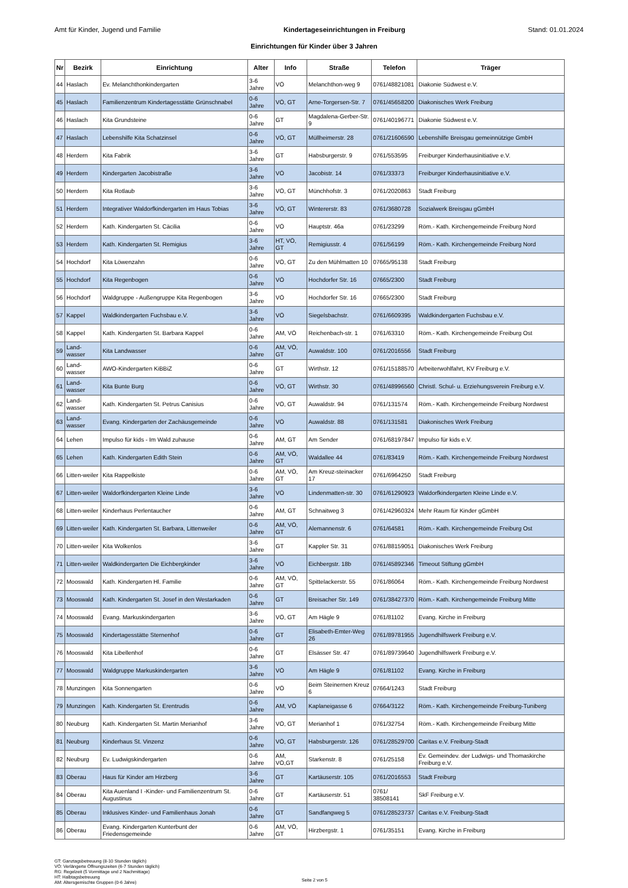Amt für Kinder, Jugend und Familie Kindertageseinrichtungen in Freiburg Stand: 01.01.2024
Einrichtungen für Kinder über 3 Jahren
| Nr | Bezirk | Einrichtung | Alter | Info | Straße | Telefon | Träger |
| --- | --- | --- | --- | --- | --- | --- | --- |
| 44 | Haslach | Ev. Melanchthonkindergarten | 3-6 Jahre | VÖ | Melanchthon-weg 9 | 0761/48821081 | Diakonie Südwest e.V. |
| 45 | Haslach | Familienzentrum Kindertagesstätte Grünschnabel | 0-6 Jahre | VÖ, GT | Arne-Torgersen-Str. 7 | 0761/45658200 | Diakonisches Werk Freiburg |
| 46 | Haslach | Kita Grundsteine | 0-6 Jahre | GT | Magdalena-Gerber-Str. 9 | 0761/40196771 | Diakonie Südwest e.V. |
| 47 | Haslach | Lebenshilfe Kita Schatzinsel | 0-6 Jahre | VÖ, GT | Müllheimerstr. 28 | 0761/21606590 | Lebenshilfe Breisgau gemeinnützige GmbH |
| 48 | Herdern | Kita Fabrik | 3-6 Jahre | GT | Habsburgerstr. 9 | 0761/553595 | Freiburger Kinderhausinitiative e.V. |
| 49 | Herdern | Kindergarten Jacobistraße | 3-6 Jahre | VÖ | Jacobistr. 14 | 0761/33373 | Freiburger Kinderhausinitiative e.V. |
| 50 | Herdern | Kita Rotlaub | 3-6 Jahre | VÖ, GT | Münchhofstr. 3 | 0761/2020863 | Stadt Freiburg |
| 51 | Herdern | Integrativer Waldorfkindergarten im Haus Tobias | 3-6 Jahre | VÖ, GT | Wintererstr. 83 | 0761/3680728 | Sozialwerk Breisgau gGmbH |
| 52 | Herdern | Kath. Kindergarten St. Cäcilia | 0-6 Jahre | VÖ | Hauptstr. 46a | 0761/23299 | Röm.- Kath. Kirchengemeinde Freiburg Nord |
| 53 | Herdern | Kath. Kindergarten St. Remigius | 3-6 Jahre | HT, VÖ, GT | Remigiusstr. 4 | 0761/56199 | Röm.- Kath. Kirchengemeinde Freiburg Nord |
| 54 | Hochdorf | Kita Löwenzahn | 0-6 Jahre | VÖ, GT | Zu den Mühlmatten 10 | 07665/95138 | Stadt Freiburg |
| 55 | Hochdorf | Kita Regenbogen | 0-6 Jahre | VÖ | Hochdorfer Str. 16 | 07665/2300 | Stadt Freiburg |
| 56 | Hochdorf | Waldgruppe - Außengruppe Kita Regenbogen | 3-6 Jahre | VÖ | Hochdorfer Str. 16 | 07665/2300 | Stadt Freiburg |
| 57 | Kappel | Waldkindergarten Fuchsbau e.V. | 3-6 Jahre | VÖ | Siegelsbachstr. | 0761/6609395 | Waldkindergarten Fuchsbau e.V. |
| 58 | Kappel | Kath. Kindergarten St. Barbara Kappel | 0-6 Jahre | AM, VÖ | Reichenbach-str. 1 | 0761/63310 | Röm.- Kath. Kirchengemeinde Freiburg Ost |
| 59 | Land-wasser | Kita Landwasser | 0-6 Jahre | AM, VÖ, GT | Auwaldstr. 100 | 0761/2016556 | Stadt Freiburg |
| 60 | Land-wasser | AWO-Kindergarten KiBBiZ | 0-6 Jahre | GT | Wirthstr. 12 | 0761/15188570 | Arbeiterwohlfahrt, KV Freiburg e.V. |
| 61 | Land-wasser | Kita Bunte Burg | 0-6 Jahre | VÖ, GT | Wirthstr. 30 | 0761/48996560 | Christl. Schul- u. Erziehungsverein Freiburg e.V. |
| 62 | Land-wasser | Kath. Kindergarten St. Petrus Canisius | 0-6 Jahre | VÖ, GT | Auwaldstr. 94 | 0761/131574 | Röm.- Kath. Kirchengemeinde Freiburg Nordwest |
| 63 | Land-wasser | Evang. Kindergarten der Zachäusgemeinde | 0-6 Jahre | VÖ | Auwaldstr. 88 | 0761/131581 | Diakonisches Werk Freiburg |
| 64 | Lehen | Impulso für kids - Im Wald zuhause | 0-6 Jahre | AM, GT | Am Sender | 0761/68197847 | Impulso für kids e.V. |
| 65 | Lehen | Kath. Kindergarten Edith Stein | 0-6 Jahre | AM, VÖ, GT | Waldallee 44 | 0761/83419 | Röm.- Kath. Kirchengemeinde Freiburg Nordwest |
| 66 | Litten-weiler | Kita Rappelkiste | 0-6 Jahre | AM, VÖ, GT | Am Kreuz-steinacker 17 | 0761/6964250 | Stadt Freiburg |
| 67 | Litten-weiler | Waldorfkindergarten Kleine Linde | 3-6 Jahre | VÖ | Lindenmatten-str. 30 | 0761/61290923 | Waldorfkindergarten Kleine Linde e.V. |
| 68 | Litten-weiler | Kinderhaus Perlentaucher | 0-6 Jahre | AM, GT | Schnaitweg 3 | 0761/42960324 | Mehr Raum für Kinder gGmbH |
| 69 | Litten-weiler | Kath. Kindergarten St. Barbara, Littenweiler | 0-6 Jahre | AM, VÖ, GT | Alemannenstr. 6 | 0761/64581 | Röm.- Kath. Kirchengemeinde Freiburg Ost |
| 70 | Litten-weiler | Kita Wolkenlos | 3-6 Jahre | GT | Kappler Str. 31 | 0761/88159051 | Diakonisches Werk Freiburg |
| 71 | Litten-weiler | Waldkindergarten Die Eichbergkinder | 3-6 Jahre | VÖ | Eichbergstr. 18b | 0761/45892346 | Timeout Stiftung gGmbH |
| 72 | Mooswald | Kath. Kindergarten Hl. Familie | 0-6 Jahre | AM, VÖ, GT | Spittelackerstr. 55 | 0761/86064 | Röm.- Kath. Kirchengemeinde Freiburg Nordwest |
| 73 | Mooswald | Kath. Kindergarten St. Josef in den Westarkaden | 0-6 Jahre | GT | Breisacher Str. 149 | 0761/38427370 | Röm.- Kath. Kirchengemeinde Freiburg Mitte |
| 74 | Mooswald | Evang. Markuskindergarten | 3-6 Jahre | VÖ, GT | Am Hägle 9 | 0761/81102 | Evang. Kirche in Freiburg |
| 75 | Mooswald | Kindertagesstätte Sternenhof | 0-6 Jahre | GT | Elisabeth-Emter-Weg 26 | 0761/89781955 | Jugendhilfswerk Freiburg e.V. |
| 76 | Mooswald | Kita Libellenhof | 0-6 Jahre | GT | Elsässer Str. 47 | 0761/89739640 | Jugendhilfswerk Freiburg e.V. |
| 77 | Mooswald | Waldgruppe Markuskindergarten | 3-6 Jahre | VÖ | Am Hägle 9 | 0761/81102 | Evang. Kirche in Freiburg |
| 78 | Munzingen | Kita Sonnengarten | 0-6 Jahre | VÖ | Beim Steinernen Kreuz 6 | 07664/1243 | Stadt Freiburg |
| 79 | Munzingen | Kath. Kindergarten St. Erentrudis | 0-6 Jahre | AM, VÖ | Kaplaneigasse 6 | 07664/3122 | Röm.- Kath. Kirchengemeinde Freiburg-Tuniberg |
| 80 | Neuburg | Kath. Kindergarten St. Martin Merianhof | 3-6 Jahre | VÖ, GT | Merianhof 1 | 0761/32754 | Röm.- Kath. Kirchengemeinde Freiburg Mitte |
| 81 | Neuburg | Kinderhaus St. Vinzenz | 0-6 Jahre | VÖ, GT | Habsburgerstr. 126 | 0761/28529700 | Caritas e.V. Freiburg-Stadt |
| 82 | Neuburg | Ev. Ludwigskindergarten | 0-6 Jahre | AM, VÖ,GT | Starkenstr. 8 | 0761/25158 | Ev. Gemeindev. der Ludwigs- und Thomaskirche Freiburg e.V. |
| 83 | Oberau | Haus für Kinder am Hirzberg | 3-6 Jahre | GT | Kartäuserstr. 105 | 0761/2016553 | Stadt Freiburg |
| 84 | Oberau | Kita Auenland I -Kinder- und Familienzentrum St. Augustinus | 0-6 Jahre | GT | Kartäuserstr. 51 | 0761/ 38508141 | SkF Freiburg e.V. |
| 85 | Oberau | Inklusives Kinder- und Familienhaus Jonah | 0-6 Jahre | GT | Sandfangweg 5 | 0761/28523737 | Caritas e.V. Freiburg-Stadt |
| 86 | Oberau | Evang. Kindergarten Kunterbunt der Friedensgemeinde | 0-6 Jahre | AM, VÖ, GT | Hirzbergstr. 1 | 0761/35151 | Evang. Kirche in Freiburg |
GT: Ganztagsbetreuung (8-10 Stunden täglich)
VÖ: Verlängerte Öffnungszeiten (6-7 Stunden täglich)
RG: Regelzeit (5 Vormittage und 2 Nachmittage)
HT: Halbtagsbetreuung
AM: Altersgemischte Gruppen (0-6 Jahre)
Seite 2 von 5